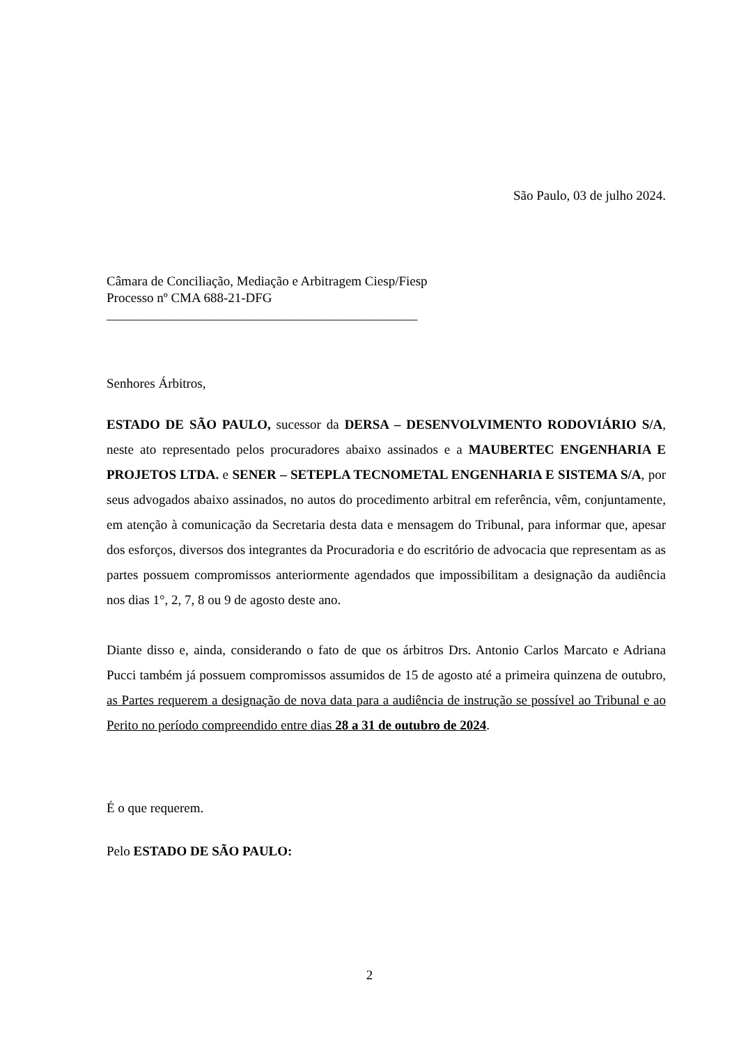São Paulo, 03 de julho 2024.
Câmara de Conciliação, Mediação e Arbitragem Ciesp/Fiesp
Processo nº CMA 688-21-DFG
_______________________________________________
Senhores Árbitros,
ESTADO DE SÃO PAULO, sucessor da DERSA – DESENVOLVIMENTO RODOVIÁRIO S/A, neste ato representado pelos procuradores abaixo assinados e a MAUBERTEC ENGENHARIA E PROJETOS LTDA. e SENER – SETEPLA TECNOMETAL ENGENHARIA E SISTEMA S/A, por seus advogados abaixo assinados, no autos do procedimento arbitral em referência, vêm, conjuntamente, em atenção à comunicação da Secretaria desta data e mensagem do Tribunal, para informar que, apesar dos esforços, diversos dos integrantes da Procuradoria e do escritório de advocacia que representam as as partes possuem compromissos anteriormente agendados que impossibilitam a designação da audiência nos dias 1°, 2, 7, 8 ou 9 de agosto deste ano.
Diante disso e, ainda, considerando o fato de que os árbitros Drs. Antonio Carlos Marcato e Adriana Pucci também já possuem compromissos assumidos de 15 de agosto até a primeira quinzena de outubro, as Partes requerem a designação de nova data para a audiência de instrução se possível ao Tribunal e ao Perito no período compreendido entre dias 28 a 31 de outubro de 2024.
É o que requerem.
Pelo ESTADO DE SÃO PAULO:
2